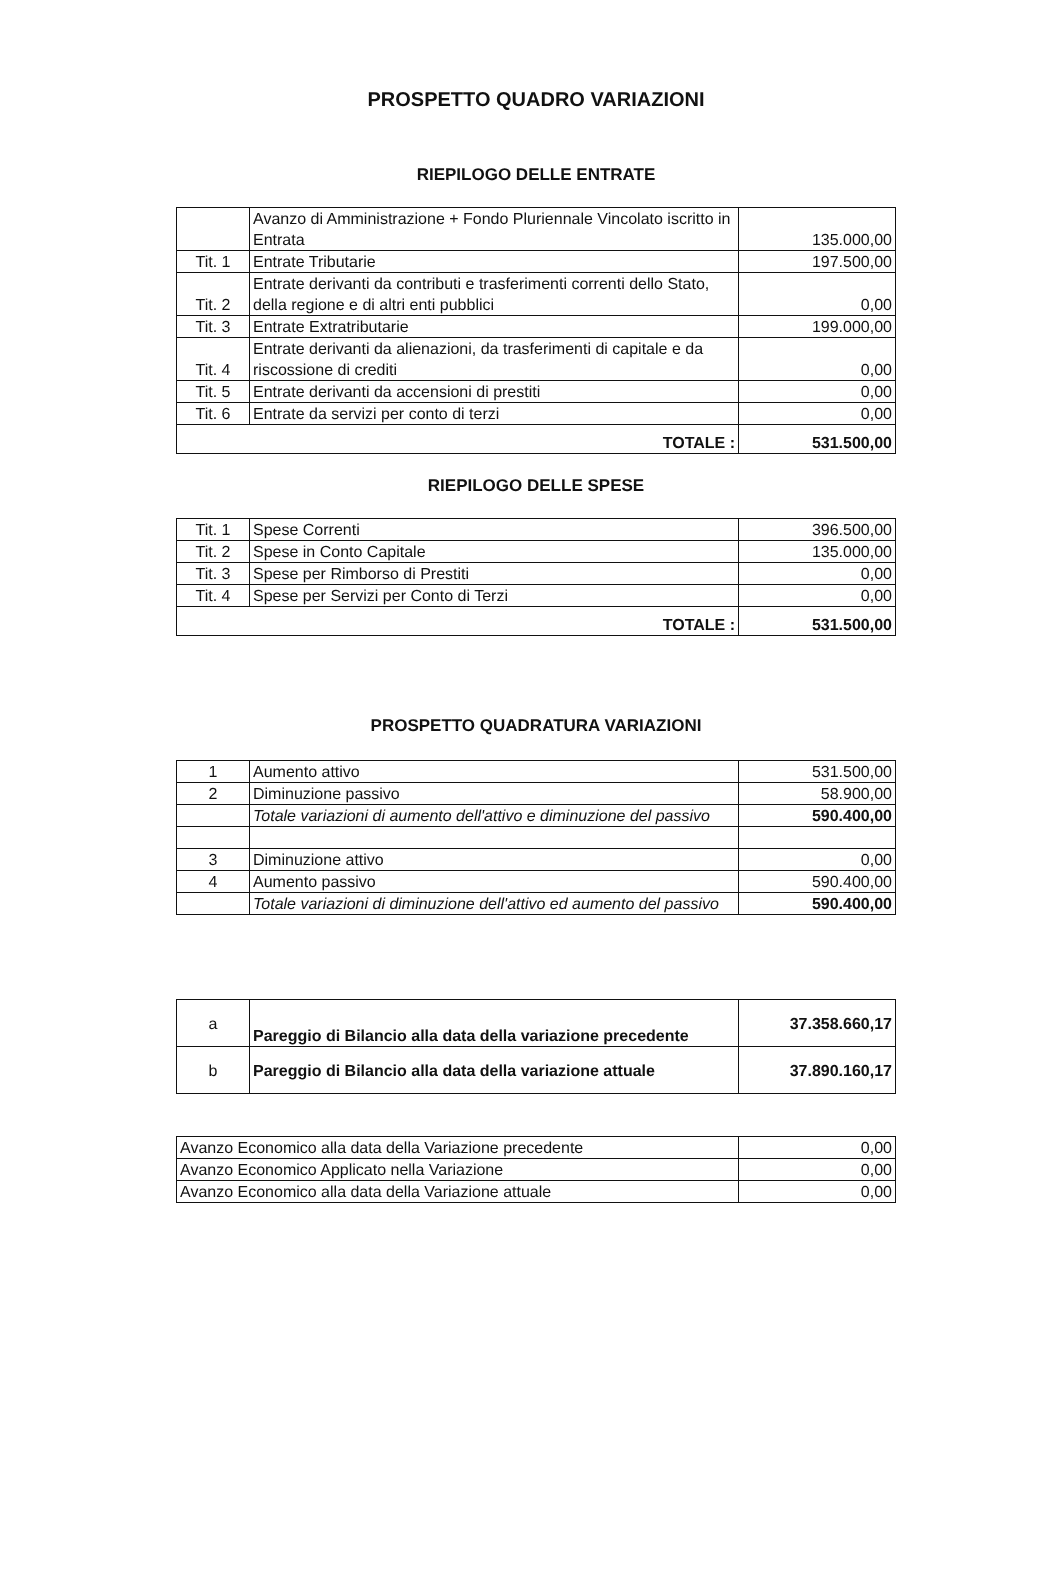PROSPETTO QUADRO VARIAZIONI
RIEPILOGO DELLE ENTRATE
| | Avanzo di Amministrazione + Fondo Pluriennale Vincolato iscritto in Entrata | 135.000,00 |
| Tit. 1 | Entrate Tributarie | 197.500,00 |
| Tit. 2 | Entrate derivanti da contributi e trasferimenti correnti dello Stato, della regione e di altri enti pubblici | 0,00 |
| Tit. 3 | Entrate Extratributarie | 199.000,00 |
| Tit. 4 | Entrate derivanti da alienazioni, da trasferimenti di capitale e da riscossione di crediti | 0,00 |
| Tit. 5 | Entrate derivanti da accensioni di prestiti | 0,00 |
| Tit. 6 | Entrate da servizi per conto di terzi | 0,00 |
| TOTALE : | | 531.500,00 |
RIEPILOGO DELLE SPESE
| Tit. 1 | Spese Correnti | 396.500,00 |
| Tit. 2 | Spese in Conto Capitale | 135.000,00 |
| Tit. 3 | Spese per Rimborso di Prestiti | 0,00 |
| Tit. 4 | Spese per Servizi per Conto di Terzi | 0,00 |
| TOTALE : | | 531.500,00 |
PROSPETTO QUADRATURA VARIAZIONI
| 1 | Aumento attivo | 531.500,00 |
| 2 | Diminuzione passivo | 58.900,00 |
| | Totale variazioni di aumento dell'attivo e diminuzione del passivo | 590.400,00 |
| 3 | Diminuzione attivo | 0,00 |
| 4 | Aumento passivo | 590.400,00 |
| | Totale variazioni di diminuzione dell'attivo ed aumento del passivo | 590.400,00 |
| a | Pareggio di Bilancio alla data della variazione precedente | 37.358.660,17 |
| b | Pareggio di Bilancio alla data della variazione attuale | 37.890.160,17 |
| Avanzo Economico alla data della Variazione precedente | 0,00 |
| Avanzo Economico Applicato nella Variazione | 0,00 |
| Avanzo Economico alla data della Variazione attuale | 0,00 |